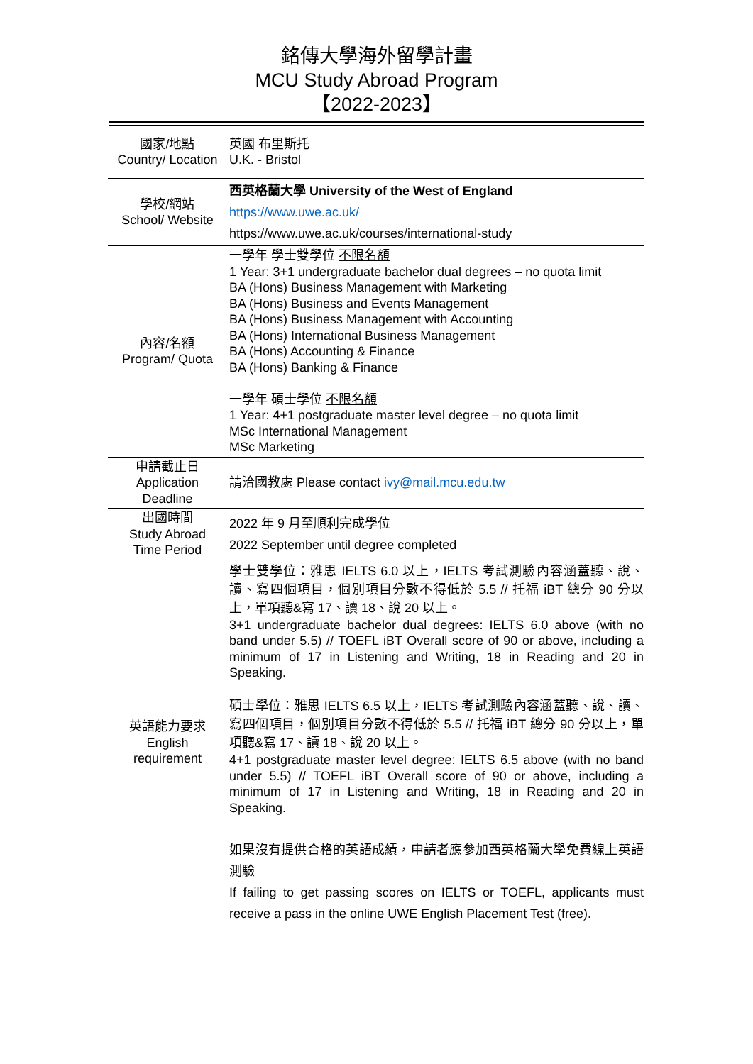銘傳大學海外留學計畫
MCU Study Abroad Program
【2022-2023】
| 國家/地點 Country/ Location | 英國 布里斯托 U.K. - Bristol |
| 學校/網站 School/ Website | 西英格蘭大學 University of the West of England https://www.uwe.ac.uk/ https://www.uwe.ac.uk/courses/international-study |
| 內容/名額 Program/ Quota | 一學年 學士雙學位 不限名額 1 Year: 3+1 undergraduate bachelor dual degrees – no quota limit BA (Hons) Business Management with Marketing BA (Hons) Business and Events Management BA (Hons) Business Management with Accounting BA (Hons) International Business Management BA (Hons) Accounting & Finance BA (Hons) Banking & Finance 一學年 碩士學位 不限名額 1 Year: 4+1 postgraduate master level degree – no quota limit MSc International Management MSc Marketing |
| 申請截止日 Application Deadline | 請洽國教處 Please contact ivy@mail.mcu.edu.tw |
| 出國時間 Study Abroad Time Period | 2022 年 9 月至順利完成學位 2022 September until degree completed |
| 英語能力要求 English requirement | 學士雙學位：雅思 IELTS 6.0 以上，IELTS 考試測驗內容涵蓋聽、說、讀、寫四個項目，個別項目分數不得低於 5.5 // 托福 iBT 總分 90 分以上，單項聽&寫 17、讀 18、說 20 以上。 3+1 undergraduate bachelor dual degrees: IELTS 6.0 above (with no band under 5.5) // TOEFL iBT Overall score of 90 or above, including a minimum of 17 in Listening and Writing, 18 in Reading and 20 in Speaking. 碩士學位：雅思 IELTS 6.5 以上，IELTS 考試測驗內容涵蓋聽、說、讀、寫四個項目，個別項目分數不得低於 5.5 // 托福 iBT 總分 90 分以上，單項聽&寫 17、讀 18、說 20 以上。 4+1 postgraduate master level degree: IELTS 6.5 above (with no band under 5.5) // TOEFL iBT Overall score of 90 or above, including a minimum of 17 in Listening and Writing, 18 in Reading and 20 in Speaking. 如果沒有提供合格的英語成績，申請者應參加西英格蘭大學免費線上英語測驗 If failing to get passing scores on IELTS or TOEFL, applicants must receive a pass in the online UWE English Placement Test (free). |